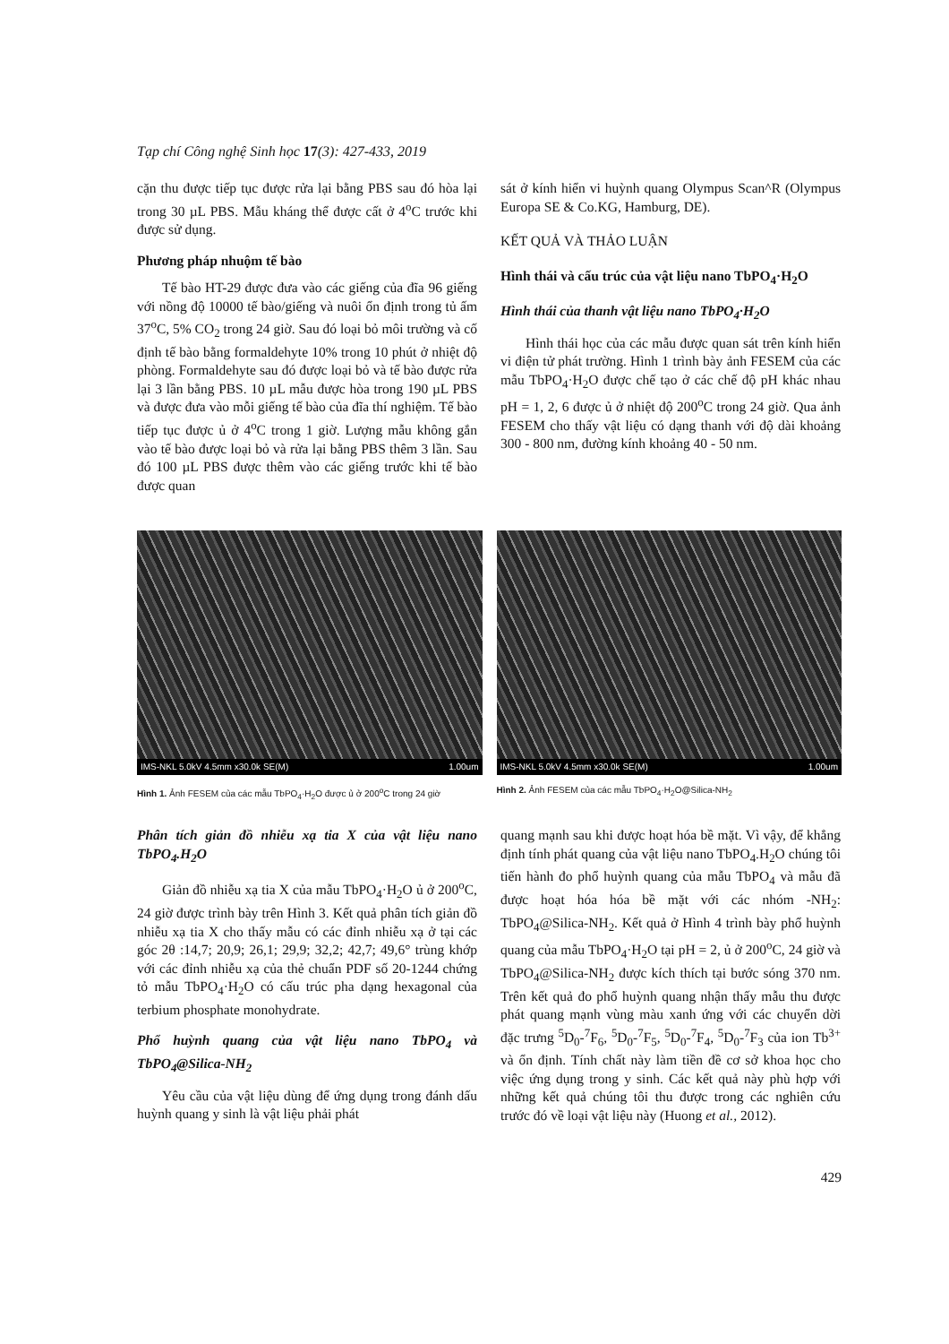Tạp chí Công nghệ Sinh học 17(3): 427-433, 2019
cặn thu được tiếp tục được rửa lại bằng PBS sau đó hòa lại trong 30 µL PBS. Mẫu kháng thể được cất ở 4<sup>o</sup>C trước khi được sử dụng.
Phương pháp nhuộm tế bào
Tế bào HT-29 được đưa vào các giếng của đĩa 96 giếng với nồng độ 10000 tế bào/giếng và nuôi ổn định trong tủ ấm 37<sup>o</sup>C, 5% CO<sub>2</sub> trong 24 giờ. Sau đó loại bỏ môi trường và cố định tế bào bằng formaldehyte 10% trong 10 phút ở nhiệt độ phòng. Formaldehyte sau đó được loại bỏ và tế bào được rửa lại 3 lần bằng PBS. 10 µL mẫu được hòa trong 190 µL PBS và được đưa vào mỗi giếng tế bào của đĩa thí nghiệm. Tế bào tiếp tục được ủ ở 4<sup>o</sup>C trong 1 giờ. Lượng mẫu không gắn vào tế bào được loại bỏ và rửa lại bằng PBS thêm 3 lần. Sau đó 100 µL PBS được thêm vào các giếng trước khi tế bào được quan
sát ở kính hiển vi huỳnh quang Olympus Scan^R (Olympus Europa SE & Co.KG, Hamburg, DE).
KẾT QUẢ VÀ THẢO LUẬN
Hình thái và cấu trúc của vật liệu nano TbPO<sub>4</sub>·H<sub>2</sub>O
Hình thái của thanh vật liệu nano TbPO<sub>4</sub>·H<sub>2</sub>O
Hình thái học của các mẫu được quan sát trên kính hiển vi điện tử phát trường. Hình 1 trình bày ảnh FESEM của các mẫu TbPO<sub>4</sub>·H<sub>2</sub>O được chế tạo ở các chế độ pH khác nhau pH = 1, 2, 6 được ủ ở nhiệt độ 200<sup>o</sup>C trong 24 giờ. Qua ảnh FESEM cho thấy vật liệu có dạng thanh với độ dài khoảng 300 - 800 nm, đường kính khoảng 40 - 50 nm.
IMS-NKL 5.0kV 4.5mm x30.0k SE(M) 1.00um
Hình 1. Ảnh FESEM của các mẫu TbPO<sub>4</sub>·H<sub>2</sub>O được ủ ở 200<sup>o</sup>C trong 24 giờ
IMS-NKL 5.0kV 4.5mm x30.0k SE(M) 1.00um
Hình 2. Ảnh FESEM của các mẫu TbPO<sub>4</sub>·H<sub>2</sub>O@Silica-NH<sub>2</sub>
Phân tích giản đồ nhiễu xạ tia X của vật liệu nano TbPO<sub>4</sub>.H<sub>2</sub>O
Giản đồ nhiễu xạ tia X của mẫu TbPO<sub>4</sub>·H<sub>2</sub>O ủ ở 200<sup>o</sup>C, 24 giờ được trình bày trên Hình 3. Kết quả phân tích giản đồ nhiễu xạ tia X cho thấy mẫu có các đỉnh nhiễu xạ ở tại các góc 2θ :14,7; 20,9; 26,1; 29,9; 32,2; 42,7; 49,6° trùng khớp với các đỉnh nhiễu xạ của thẻ chuẩn PDF số 20-1244 chứng tỏ mẫu TbPO<sub>4</sub>·H<sub>2</sub>O có cấu trúc pha dạng hexagonal của terbium phosphate monohydrate.
Phổ huỳnh quang của vật liệu nano TbPO<sub>4</sub> và TbPO<sub>4</sub>@Silica-NH<sub>2</sub>
Yêu cầu của vật liệu dùng để ứng dụng trong đánh dấu huỳnh quang y sinh là vật liệu phải phát
quang mạnh sau khi được hoạt hóa bề mặt. Vì vậy, để khẳng định tính phát quang của vật liệu nano TbPO<sub>4</sub>.H<sub>2</sub>O chúng tôi tiến hành đo phổ huỳnh quang của mẫu TbPO<sub>4</sub> và mẫu đã được hoạt hóa hóa bề mặt với các nhóm -NH<sub>2</sub>: TbPO<sub>4</sub>@Silica-NH<sub>2</sub>. Kết quả ở Hình 4 trình bày phổ huỳnh quang của mẫu TbPO<sub>4</sub>·H<sub>2</sub>O tại pH = 2, ủ ở 200<sup>o</sup>C, 24 giờ và TbPO<sub>4</sub>@Silica-NH<sub>2</sub> được kích thích tại bước sóng 370 nm. Trên kết quả đo phổ huỳnh quang nhận thấy mẫu thu được phát quang mạnh vùng màu xanh ứng với các chuyển dời đặc trưng <sup>5</sup>D<sub>0</sub>-<sup>7</sup>F<sub>6</sub>, <sup>5</sup>D<sub>0</sub>-<sup>7</sup>F<sub>5</sub>, <sup>5</sup>D<sub>0</sub>-<sup>7</sup>F<sub>4</sub>, <sup>5</sup>D<sub>0</sub>-<sup>7</sup>F<sub>3</sub> của ion Tb<sup>3+</sup> và ổn định. Tính chất này làm tiền đề cơ sở khoa học cho việc ứng dụng trong y sinh. Các kết quả này phù hợp với những kết quả chúng tôi thu được trong các nghiên cứu trước đó về loại vật liệu này (Huong et al., 2012).
429